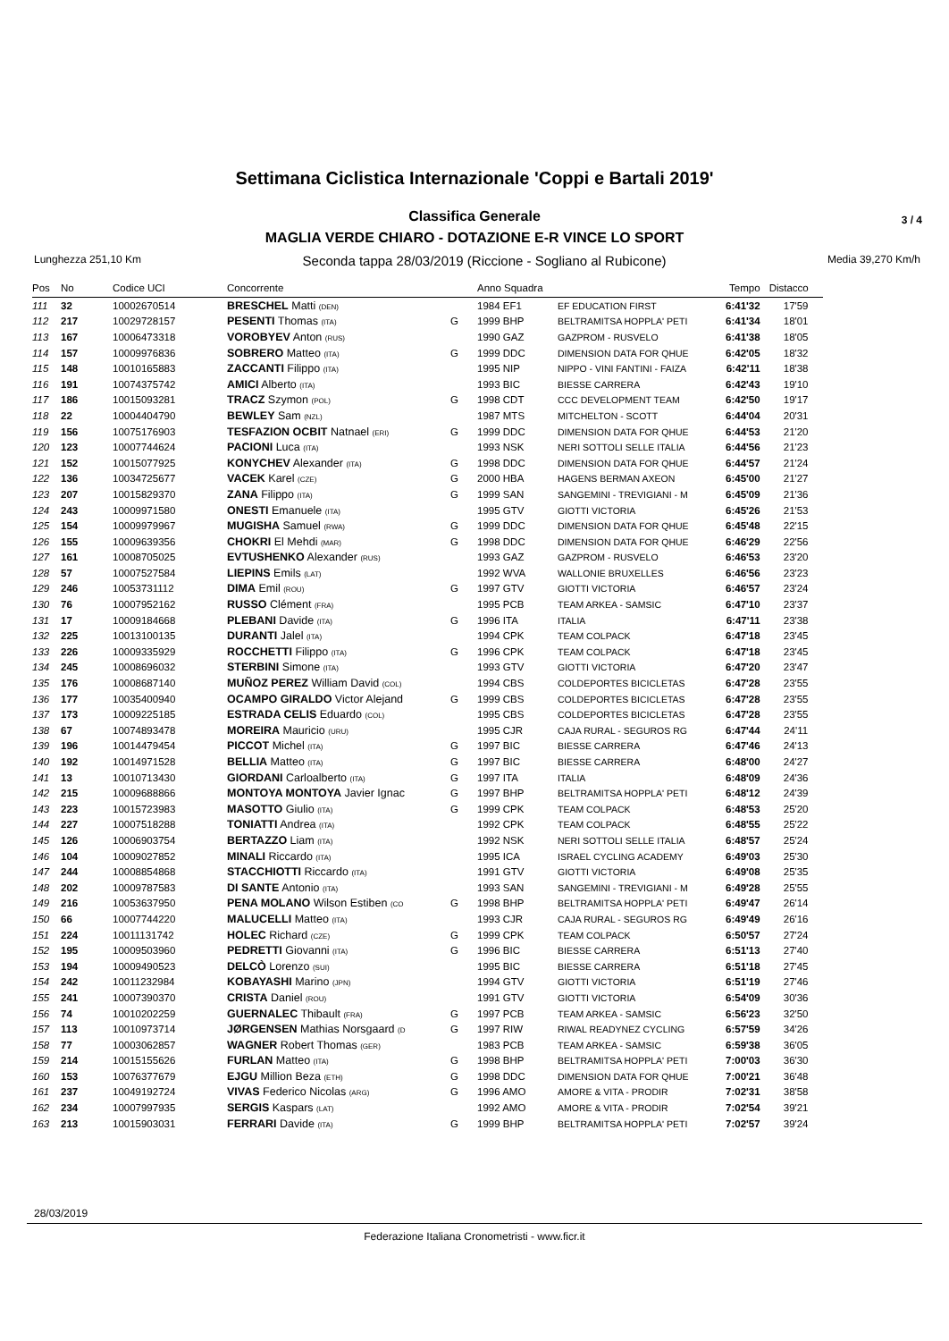Settimana Ciclistica Internazionale 'Coppi e Bartali 2019'
Classifica Generale 3 / 4
MAGLIA VERDE CHIARO - DOTAZIONE E-R VINCE LO SPORT
Lunghezza 251,10 Km Seconda tappa 28/03/2019 (Riccione - Sogliano al Rubicone) Media 39,270 Km/h
| Pos | No | Codice UCI | Concorrente | | Anno Squadra | | Tempo | Distacco |
| --- | --- | --- | --- | --- | --- | --- | --- | --- |
| 111 | 32 | 10002670514 | BRESCHEL Matti (DEN) | | 1984 EF1 | EF EDUCATION FIRST | 6:41'32 | 17'59 |
| 112 | 217 | 10029728157 | PESENTI Thomas (ITA) | G | 1999 BHP | BELTRAMITSA HOPPLA' PETI | 6:41'34 | 18'01 |
| 113 | 167 | 10006473318 | VOROBYEV Anton (RUS) | | 1990 GAZ | GAZPROM - RUSVELO | 6:41'38 | 18'05 |
| 114 | 157 | 10009976836 | SOBRERO Matteo (ITA) | G | 1999 DDC | DIMENSION DATA FOR QHUE | 6:42'05 | 18'32 |
| 115 | 148 | 10010165883 | ZACCANTI Filippo (ITA) | | 1995 NIP | NIPPO - VINI FANTINI - FAIZA | 6:42'11 | 18'38 |
| 116 | 191 | 10074375742 | AMICI Alberto (ITA) | | 1993 BIC | BIESSE CARRERA | 6:42'43 | 19'10 |
| 117 | 186 | 10015093281 | TRACZ Szymon (POL) | G | 1998 CDT | CCC DEVELOPMENT TEAM | 6:42'50 | 19'17 |
| 118 | 22 | 10004404790 | BEWLEY Sam (NZL) | | 1987 MTS | MITCHELTON - SCOTT | 6:44'04 | 20'31 |
| 119 | 156 | 10075176903 | TESFAZION OCBIT Natnael (ERI) | G | 1999 DDC | DIMENSION DATA FOR QHUE | 6:44'53 | 21'20 |
| 120 | 123 | 10007744624 | PACIONI Luca (ITA) | | 1993 NSK | NERI SOTTOLI SELLE ITALIA | 6:44'56 | 21'23 |
| 121 | 152 | 10015077925 | KONYCHEV Alexander (ITA) | G | 1998 DDC | DIMENSION DATA FOR QHUE | 6:44'57 | 21'24 |
| 122 | 136 | 10034725677 | VACEK Karel (CZE) | G | 2000 HBA | HAGENS BERMAN AXEON | 6:45'00 | 21'27 |
| 123 | 207 | 10015829370 | ZANA Filippo (ITA) | G | 1999 SAN | SANGEMINI - TREVIGIANI - M | 6:45'09 | 21'36 |
| 124 | 243 | 10009971580 | ONESTI Emanuele (ITA) | | 1995 GTV | GIOTTI VICTORIA | 6:45'26 | 21'53 |
| 125 | 154 | 10009979967 | MUGISHA Samuel (RWA) | G | 1999 DDC | DIMENSION DATA FOR QHUE | 6:45'48 | 22'15 |
| 126 | 155 | 10009639356 | CHOKRI El Mehdi (MAR) | G | 1998 DDC | DIMENSION DATA FOR QHUE | 6:46'29 | 22'56 |
| 127 | 161 | 10008705025 | EVTUSHENKO Alexander (RUS) | | 1993 GAZ | GAZPROM - RUSVELO | 6:46'53 | 23'20 |
| 128 | 57 | 10007527584 | LIEPINS Emils (LAT) | | 1992 WVA | WALLONIE BRUXELLES | 6:46'56 | 23'23 |
| 129 | 246 | 10053731112 | DIMA Emil (ROU) | G | 1997 GTV | GIOTTI VICTORIA | 6:46'57 | 23'24 |
| 130 | 76 | 10007952162 | RUSSO Clément (FRA) | | 1995 PCB | TEAM ARKEA - SAMSIC | 6:47'10 | 23'37 |
| 131 | 17 | 10009184668 | PLEBANI Davide (ITA) | G | 1996 ITA | ITALIA | 6:47'11 | 23'38 |
| 132 | 225 | 10013100135 | DURANTI Jalel (ITA) | | 1994 CPK | TEAM COLPACK | 6:47'18 | 23'45 |
| 133 | 226 | 10009335929 | ROCCHETTI Filippo (ITA) | G | 1996 CPK | TEAM COLPACK | 6:47'18 | 23'45 |
| 134 | 245 | 10008696032 | STERBINI Simone (ITA) | | 1993 GTV | GIOTTI VICTORIA | 6:47'20 | 23'47 |
| 135 | 176 | 10008687140 | MUÑOZ PEREZ William David (COL) | | 1994 CBS | COLDEPORTES BICICLETAS | 6:47'28 | 23'55 |
| 136 | 177 | 10035400940 | OCAMPO GIRALDO Victor Alejand | G | 1999 CBS | COLDEPORTES BICICLETAS | 6:47'28 | 23'55 |
| 137 | 173 | 10009225185 | ESTRADA CELIS Eduardo (COL) | | 1995 CBS | COLDEPORTES BICICLETAS | 6:47'28 | 23'55 |
| 138 | 67 | 10074893478 | MOREIRA Mauricio (URU) | | 1995 CJR | CAJA RURAL - SEGUROS RG | 6:47'44 | 24'11 |
| 139 | 196 | 10014479454 | PICCOT Michel (ITA) | G | 1997 BIC | BIESSE CARRERA | 6:47'46 | 24'13 |
| 140 | 192 | 10014971528 | BELLIA Matteo (ITA) | G | 1997 BIC | BIESSE CARRERA | 6:48'00 | 24'27 |
| 141 | 13 | 10010713430 | GIORDANI Carloalberto (ITA) | G | 1997 ITA | ITALIA | 6:48'09 | 24'36 |
| 142 | 215 | 10009688866 | MONTOYA MONTOYA Javier Ignac | G | 1997 BHP | BELTRAMITSA HOPPLA' PETI | 6:48'12 | 24'39 |
| 143 | 223 | 10015723983 | MASOTTO Giulio (ITA) | G | 1999 CPK | TEAM COLPACK | 6:48'53 | 25'20 |
| 144 | 227 | 10007518288 | TONIATTI Andrea (ITA) | | 1992 CPK | TEAM COLPACK | 6:48'55 | 25'22 |
| 145 | 126 | 10006903754 | BERTAZZO Liam (ITA) | | 1992 NSK | NERI SOTTOLI SELLE ITALIA | 6:48'57 | 25'24 |
| 146 | 104 | 10009027852 | MINALI Riccardo (ITA) | | 1995 ICA | ISRAEL CYCLING ACADEMY | 6:49'03 | 25'30 |
| 147 | 244 | 10008854868 | STACCHIOTTI Riccardo (ITA) | | 1991 GTV | GIOTTI VICTORIA | 6:49'08 | 25'35 |
| 148 | 202 | 10009787583 | DI SANTE Antonio (ITA) | | 1993 SAN | SANGEMINI - TREVIGIANI - M | 6:49'28 | 25'55 |
| 149 | 216 | 10053637950 | PENA MOLANO Wilson Estiben (CO | G | 1998 BHP | BELTRAMITSA HOPPLA' PETI | 6:49'47 | 26'14 |
| 150 | 66 | 10007744220 | MALUCELLI Matteo (ITA) | | 1993 CJR | CAJA RURAL - SEGUROS RG | 6:49'49 | 26'16 |
| 151 | 224 | 10011131742 | HOLEC Richard (CZE) | G | 1999 CPK | TEAM COLPACK | 6:50'57 | 27'24 |
| 152 | 195 | 10009503960 | PEDRETTI Giovanni (ITA) | G | 1996 BIC | BIESSE CARRERA | 6:51'13 | 27'40 |
| 153 | 194 | 10009490523 | DELCÒ Lorenzo (SUI) | | 1995 BIC | BIESSE CARRERA | 6:51'18 | 27'45 |
| 154 | 242 | 10011232984 | KOBAYASHI Marino (JPN) | | 1994 GTV | GIOTTI VICTORIA | 6:51'19 | 27'46 |
| 155 | 241 | 10007390370 | CRISTA Daniel (ROU) | | 1991 GTV | GIOTTI VICTORIA | 6:54'09 | 30'36 |
| 156 | 74 | 10010202259 | GUERNALEC Thibault (FRA) | G | 1997 PCB | TEAM ARKEA - SAMSIC | 6:56'23 | 32'50 |
| 157 | 113 | 10010973714 | JØRGENSEN Mathias Norsgaard (D | G | 1997 RIW | RIWAL READYNEZ CYCLING | 6:57'59 | 34'26 |
| 158 | 77 | 10003062857 | WAGNER Robert Thomas (GER) | | 1983 PCB | TEAM ARKEA - SAMSIC | 6:59'38 | 36'05 |
| 159 | 214 | 10015155626 | FURLAN Matteo (ITA) | G | 1998 BHP | BELTRAMITSA HOPPLA' PETI | 7:00'03 | 36'30 |
| 160 | 153 | 10076377679 | EJGU Million Beza (ETH) | G | 1998 DDC | DIMENSION DATA FOR QHUE | 7:00'21 | 36'48 |
| 161 | 237 | 10049192724 | VIVAS Federico Nicolas (ARG) | G | 1996 AMO | AMORE & VITA - PRODIR | 7:02'31 | 38'58 |
| 162 | 234 | 10007997935 | SERGIS Kaspars (LAT) | | 1992 AMO | AMORE & VITA - PRODIR | 7:02'54 | 39'21 |
| 163 | 213 | 10015903031 | FERRARI Davide (ITA) | G | 1999 BHP | BELTRAMITSA HOPPLA' PETI | 7:02'57 | 39'24 |
28/03/2019
Federazione Italiana Cronometristi - www.ficr.it